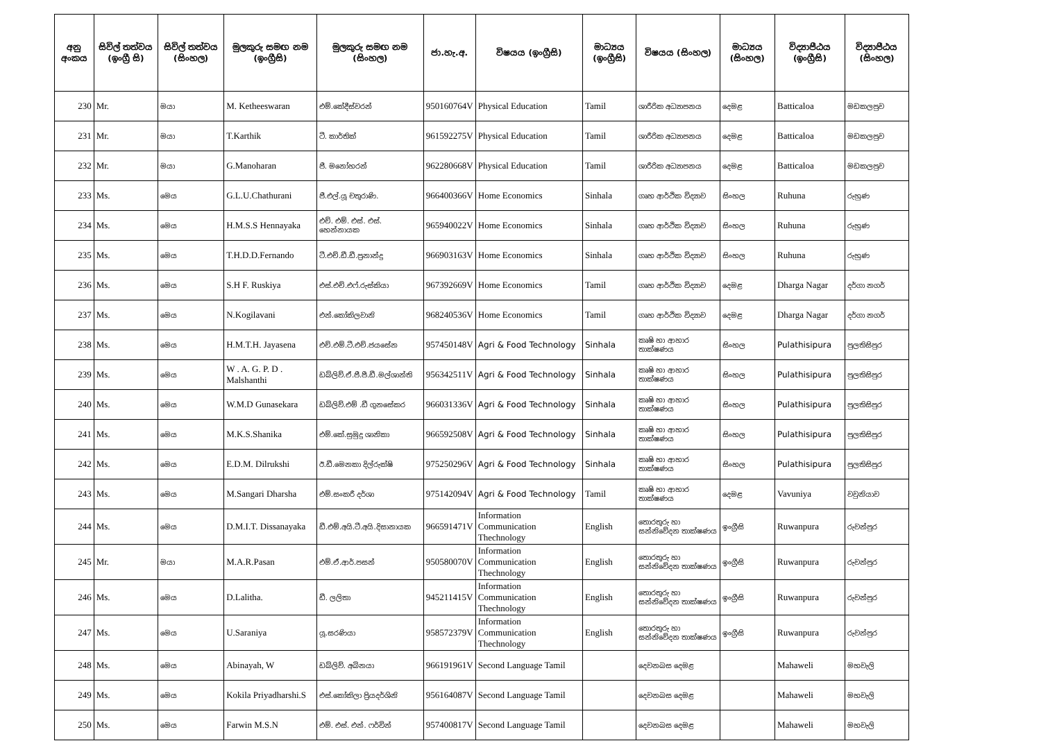| අනු අංකය | සිවිල් තත්වය (ඉංග්‍රී සි) | සිවිල් තත්වය (සිංහල) | මුලකුරු සමඟ නම (ඉංග්‍රීසි) | මුලකුරු සමඟ නම (සිංහල) | ජා.හැ.අ. | විෂයය (ඉංග්‍රීසි) | මාධ්‍යය (ඉංග්‍රීසි) | විෂයය (සිංහල) | මාධ්‍යය (සිංහල) | විද්‍යාපීඨය (ඉංග්‍රීසි) | විද්‍යාපීඨය (සිංහල) |
| --- | --- | --- | --- | --- | --- | --- | --- | --- | --- | --- | --- |
| 230 | Mr. | මයා | M. Ketheeswaran | එම්.කේදීස්වරන් | 950160764V | Physical Education | Tamil | ශාරීරික අධ්‍යාපනය | දෙමළ | Batticaloa | මඩකලපුව |
| 231 | Mr. | මයා | T.Karthik | ටී. කාර්තික් | 961592275V | Physical Education | Tamil | ශාරීරික අධ්‍යාපනය | දෙමළ | Batticaloa | මඩකලපුව |
| 232 | Mr. | මයා | G.Manoharan | ජී. මනෝහරන් | 962280668V | Physical Education | Tamil | ශාරීරික අධ්‍යාපනය | දෙමළ | Batticaloa | මඩකලපුව |
| 233 | Ms. | මෙය | G.L.U.Chathurani | ජී.එල්.යූ චතුරාණි. | 966400366V | Home Economics | Sinhala | ගෘහ ආර්ථික විද්‍යාව | සිංහල | Ruhuna | රුහුණ |
| 234 | Ms. | මෙය | H.M.S.S Hennayaka | එච්. එම්. එස්. එස්. හෙන්නායක | 965940022V | Home Economics | Sinhala | ගෘහ ආර්ථික විද්‍යාව | සිංහල | Ruhuna | රුහුණ |
| 235 | Ms. | මෙය | T.H.D.D.Fernando | ටී.එච්.ඩී.ඩී.ප්‍රනාන්දු | 966903163V | Home Economics | Sinhala | ගෘහ ආර්ථික විද්‍යාව | සිංහල | Ruhuna | රුහුණ |
| 236 | Ms. | මෙය | S.H F. Ruskiya | එස්.එච්.එෆ්.රුස්කියා | 967392669V | Home Economics | Tamil | ගෘහ ආර්ථික විද්‍යාව | දෙමළ | Dharga Nagar | දර්ගා නගර් |
| 237 | Ms. | මෙය | N.Kogilavani | එන්.කෝකිලවානි | 968240536V | Home Economics | Tamil | ගෘහ ආර්ථික විද්‍යාව | දෙමළ | Dharga Nagar | දර්ගා නගර් |
| 238 | Ms. | මෙය | H.M.T.H. Jayasena | එච්.එම්.ටී.එච්.ජයසේන | 957450148V | Agri & Food Technology | Sinhala | කෘෂි හා ආහාර තාක්ෂණය | සිංහල | Pulathisipura | පුලතිසිපුර |
| 239 | Ms. | මෙය | W . A. G. P. D . Malshanthi | ඩබ්ලිව්.ඒ.ජී.පී.ඩී.මල්ශාන්ති | 956342511V | Agri & Food Technology | Sinhala | කෘෂි හා ආහාර තාක්ෂණය | සිංහල | Pulathisipura | පුලතිසිපුර |
| 240 | Ms. | මෙය | W.M.D Gunasekara | ඩබ්ලිව්.එම් .ඩී ගුනසේකර | 966031336V | Agri & Food Technology | Sinhala | කෘෂි හා ආහාර තාක්ෂණය | සිංහල | Pulathisipura | පුලතිසිපුර |
| 241 | Ms. | මෙය | M.K.S.Shanika | එම්.කේ.සුමුදු ශානිකා | 966592508V | Agri & Food Technology | Sinhala | කෘෂි හා ආහාර තාක්ෂණය | සිංහල | Pulathisipura | පුලතිසිපුර |
| 242 | Ms. | මෙය | E.D.M. Dilrukshi | ඊ.ඩී.මෙනකා දිල්රුක්ෂි | 975250296V | Agri & Food Technology | Sinhala | කෘෂි හා ආහාර තාක්ෂණය | සිංහල | Pulathisipura | පුලතිසිපුර |
| 243 | Ms. | මෙය | M.Sangari Dharsha | එම්.සංකරී දර්ශා | 975142094V | Agri & Food Technology | Tamil | කෘෂි හා ආහාර තාක්ෂණය | දෙමළ | Vavuniya | වවුනියාව |
| 244 | Ms. | මෙය | D.M.I.T. Dissanayaka | ඩී.එම්.අයි.ටී.අයි.දිසානායක | 966591471V | Information Communication Thechnology | English | තොරතුරු හා සන්නිවේදන තාක්ෂණය | ඉංග්‍රීසි | Ruwanpura | රුවන්පුර |
| 245 | Mr. | මයා | M.A.R.Pasan | එම්.ඒ.ආර්.පසන් | 950580070V | Information Communication Thechnology | English | තොරතුරු හා සන්නිවේදන තාක්ෂණය | ඉංග්‍රීසි | Ruwanpura | රුවන්පුර |
| 246 | Ms. | මෙය | D.Lalitha. | ඩී. ලලිතා | 945211415V | Information Communication Thechnology | English | තොරතුරු හා සන්නිවේදන තාක්ෂණය | ඉංග්‍රීසි | Ruwanpura | රුවන්පුර |
| 247 | Ms. | මෙය | U.Saraniya | යූ.සරණියා | 958572379V | Information Communication Thechnology | English | තොරතුරු හා සන්නිවේදන තාක්ෂණය | ඉංග්‍රීසි | Ruwanpura | රුවන්පුර |
| 248 | Ms. | මෙය | Abinayah, W | ඩබ්ලිව්. අබිනයා | 966191961V | Second Language Tamil | | දෙවනබස දෙමළ | | Mahaweli | මහවැලි |
| 249 | Ms. | මෙය | Kokila Priyadharshi.S | එස්.කෝකිලා ප්‍රියදර්ශිනි | 956164087V | Second Language Tamil | | දෙවනබස දෙමළ | | Mahaweli | මහවැලි |
| 250 | Ms. | මෙය | Farwin M.S.N | එම්. එස්. එන්. ෆර්වින් | 957400817V | Second Language Tamil | | දෙවනබස දෙමළ | | Mahaweli | මහවැලි |